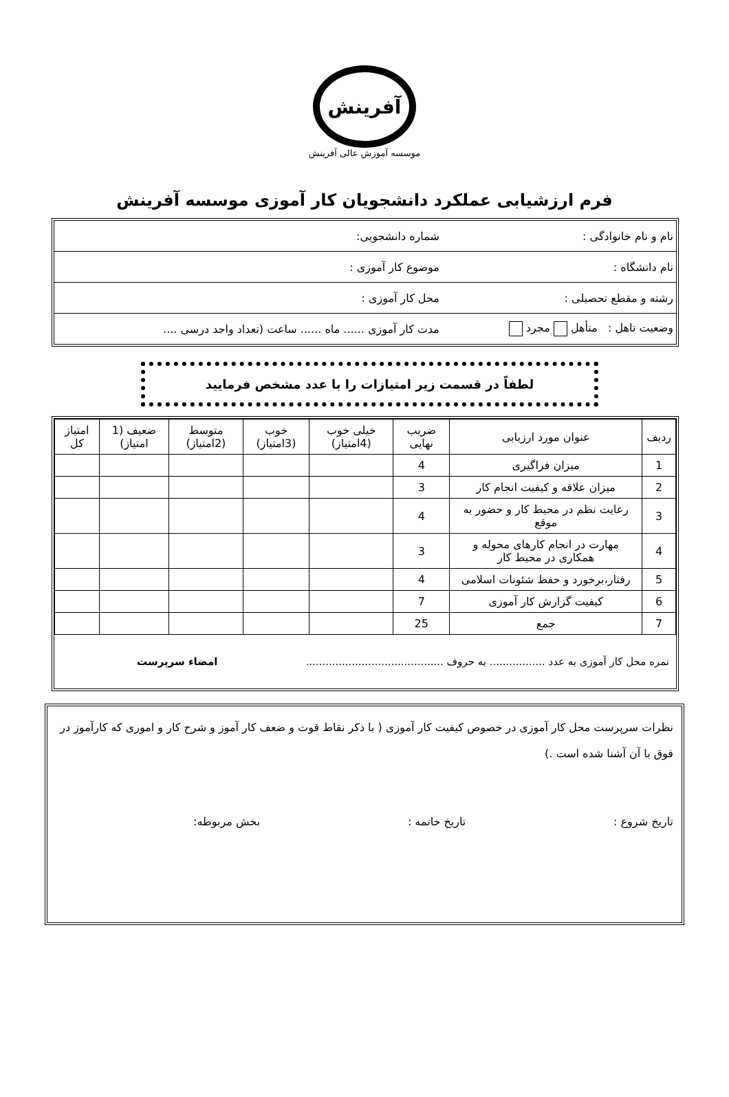آفرینش
موسسه آموزش عالی آفرینش
فرم ارزشیابی عملکرد دانشجویان کار آموزی موسسه آفرینش
| نام و نام خانوادگی : | شماره دانشجویی: |
| نام دانشگاه : | موضوع کار آموزی : |
| رشته و مقطع تحصیلی : | محل کار آموزی : |
| وضعیت تاهل : متأهل مجرد | مدت کار آموزی ...... ماه ...... ساعت (تعداد واحد درسی .... |
لطفاً در قسمت زیر امتیازات را با عدد مشخص فرمایید
| ردیف | عنوان مورد ارزیابی | ضریب نهایی | خیلی خوب (4امتیاز) | خوب (3امتیاز) | متوسط (2امتیاز) | ضعیف (1 امتیاز) | امتیاز کل |
| --- | --- | --- | --- | --- | --- | --- | --- |
| 1 | میزان فراگیری | 4 | | | | | |
| 2 | میزان علاقه و کیفیت انجام کار | 3 | | | | | |
| 3 | رعایت نظم در محیط کار و حضور به موقع | 4 | | | | | |
| 4 | مهارت در انجام کارهای محوله و همکاری در محیط کار | 3 | | | | | |
| 5 | رفتار،برخورد و حفظ شئونات اسلامی | 4 | | | | | |
| 6 | کیفیت گزارش کار آموزی | 7 | | | | | |
| 7 | جمع | 25 | | | | | |
نمره محل کار آموزی به عدد ................. به حروف .......................................... امضاء سرپرست
نظرات سرپرست محل کار آموزی در خصوص کیفیت کار آموزی ( با ذکر نقاط قوت و ضعف کار آموز و شرح کار و اموری که کارآموز در فوق با آن آشنا شده است .)
تاریخ شروع : تاریخ خاتمه : بخش مربوطه: